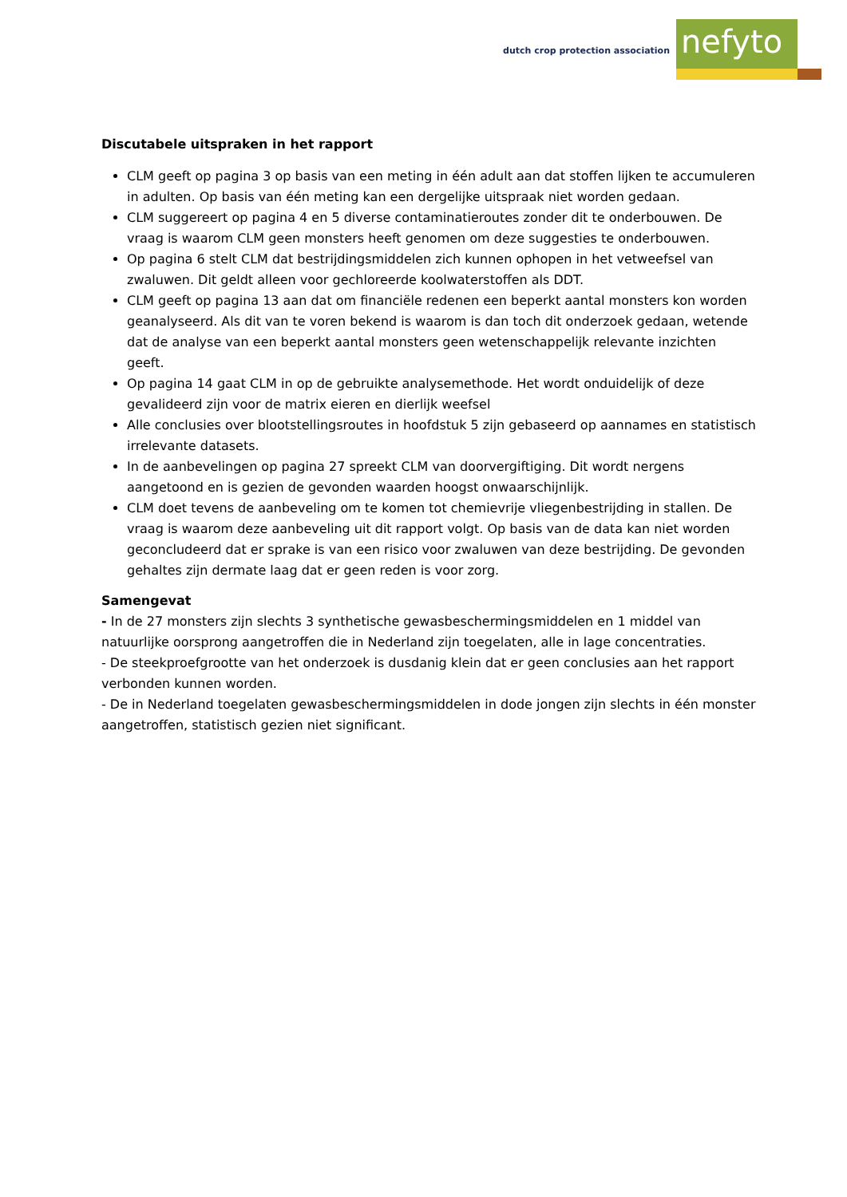dutch crop protection association
nefyto
Discutabele uitspraken in het rapport
CLM geeft op pagina 3 op basis van een meting in één adult aan dat stoffen lijken te accumuleren in adulten. Op basis van één meting kan een dergelijke uitspraak niet worden gedaan.
CLM suggereert op pagina 4 en 5 diverse contaminatieroutes zonder dit te onderbouwen. De vraag is waarom CLM geen monsters heeft genomen om deze suggesties te onderbouwen.
Op pagina 6 stelt CLM dat bestrijdingsmiddelen zich kunnen ophopen in het vetweefsel van zwaluwen. Dit geldt alleen voor gechloreerde koolwaterstoffen als DDT.
CLM geeft op pagina 13 aan dat om financiële redenen een beperkt aantal monsters kon worden geanalyseerd. Als dit van te voren bekend is waarom is dan toch dit onderzoek gedaan, wetende dat de analyse van een beperkt aantal monsters geen wetenschappelijk relevante inzichten geeft.
Op pagina 14 gaat CLM in op de gebruikte analysemethode. Het wordt onduidelijk of deze gevalideerd zijn voor de matrix eieren en dierlijk weefsel
Alle conclusies over blootstellingsroutes in hoofdstuk 5 zijn gebaseerd op aannames en statistisch irrelevante datasets.
In de aanbevelingen op pagina 27 spreekt CLM van doorvergiftiging. Dit wordt nergens aangetoond en is gezien de gevonden waarden hoogst onwaarschijnlijk.
CLM doet tevens de aanbeveling om te komen tot chemievrije vliegenbestrijding in stallen. De vraag is waarom deze aanbeveling uit dit rapport volgt. Op basis van de data kan niet worden geconcludeerd dat er sprake is van een risico voor zwaluwen van deze bestrijding. De gevonden gehaltes zijn dermate laag dat er geen reden is voor zorg.
Samengevat
- In de 27 monsters zijn slechts 3 synthetische gewasbeschermingsmiddelen en 1 middel van natuurlijke oorsprong aangetroffen die in Nederland zijn toegelaten, alle in lage concentraties.
- De steekproefgrootte van het onderzoek is dusdanig klein dat er geen conclusies aan het rapport verbonden kunnen worden.
- De in Nederland toegelaten gewasbeschermingsmiddelen in dode jongen zijn slechts in één monster aangetroffen, statistisch gezien niet significant.